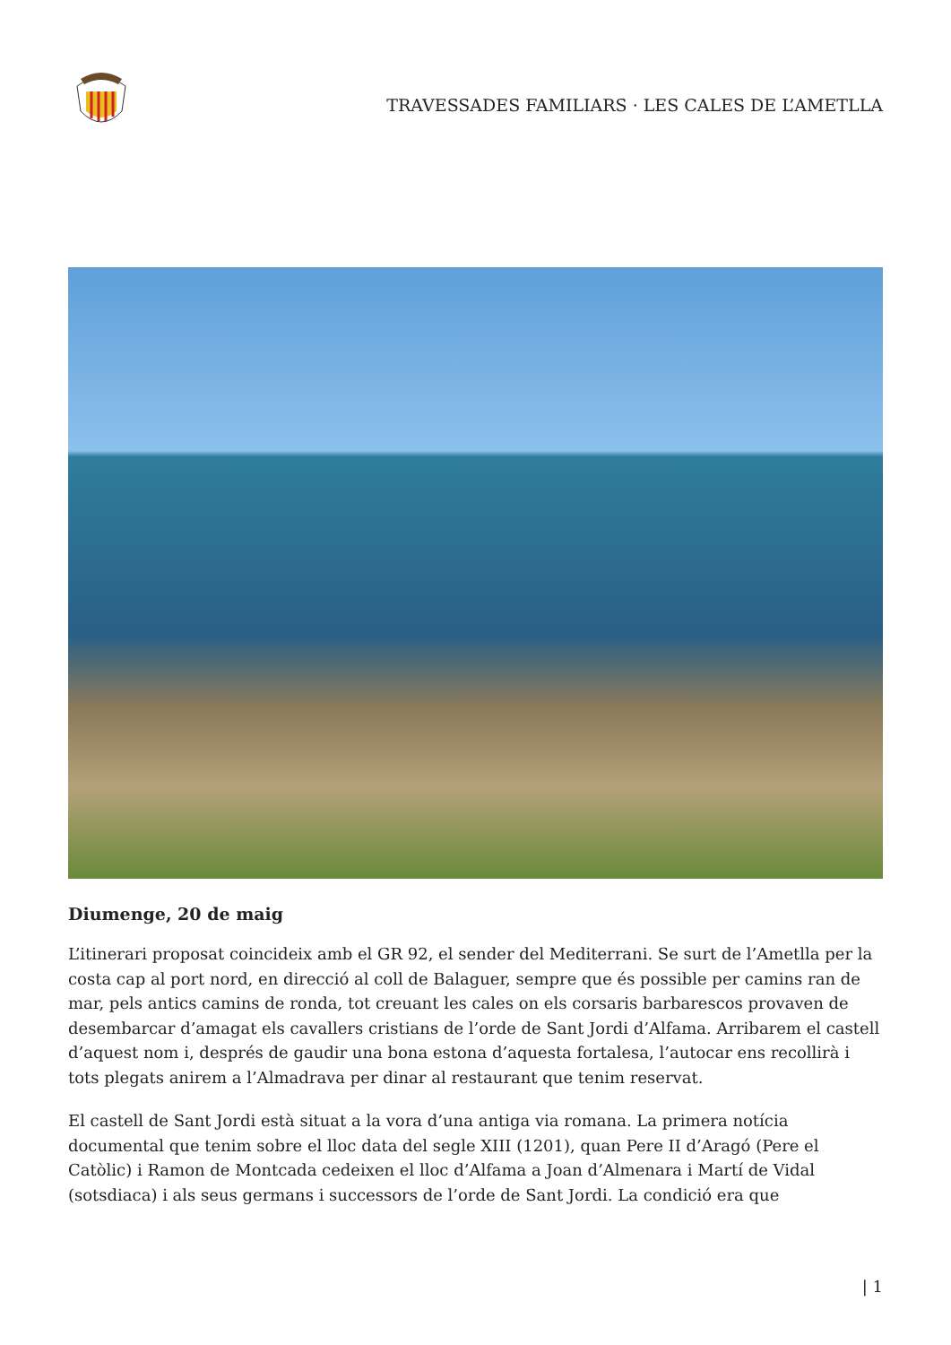TRAVESSADES FAMILIARS · LES CALES DE L’AMETLLA
Diumenge, 20 de maig
L’itinerari proposat coincideix amb el GR 92, el sender del Mediterrani. Se surt de l’Ametlla per la costa cap al port nord, en direcció al coll de Balaguer, sempre que és possible per camins ran de mar, pels antics camins de ronda, tot creuant les cales on els corsaris barbarescos provaven de desembarcar d’amagat els cavallers cristians de l’orde de Sant Jordi d’Alfama. Arribarem el castell d’aquest nom i, després de gaudir una bona estona d’aquesta fortalesa, l’autocar ens recollirà i tots plegats anirem a l’Almadrava per dinar al restaurant que tenim reservat.
El castell de Sant Jordi està situat a la vora d’una antiga via romana. La primera notícia documental que tenim sobre el lloc data del segle XIII (1201), quan Pere II d’Aragó (Pere el Catòlic) i Ramon de Montcada cedeixen el lloc d’Alfama a Joan d’Almenara i Martí de Vidal (sotsdiaca) i als seus germans i successors de l’orde de Sant Jordi. La condició era que
| 1